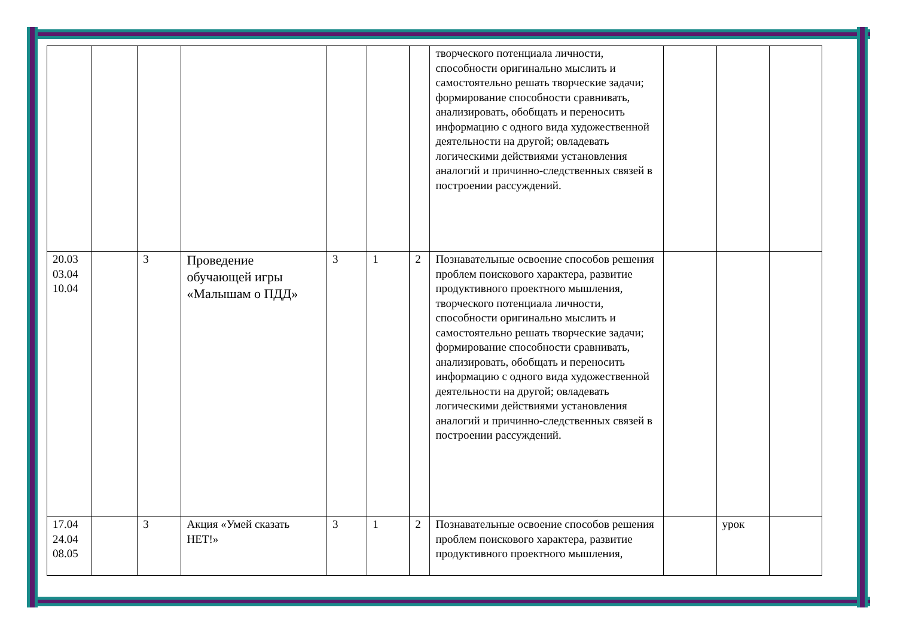| | | | | | | | творческого потенциала личности, способности оригинально мыслить и самостоятельно решать творческие задачи; формирование способности сравнивать, анализировать, обобщать и переносить информацию с одного вида художественной деятельности на другой; овладевать логическими действиями установления аналогий и причинно-следственных связей в построении рассуждений. | | | |
| 20.03 03.04 10.04 | | 3 | Проведение обучающей игры «Малышам о ПДД» | 3 | 1 | 2 | Познавательные освоение способов решения проблем поискового характера, развитие продуктивного проектного мышления, творческого потенциала личности, способности оригинально мыслить и самостоятельно решать творческие задачи; формирование способности сравнивать, анализировать, обобщать и переносить информацию с одного вида художественной деятельности на другой; овладевать логическими действиями установления аналогий и причинно-следственных связей в построении рассуждений. | | | |
| 17.04 24.04 08.05 | | 3 | Акция «Умей сказать НЕТ!» | 3 | 1 | 2 | Познавательные освоение способов решения проблем поискового характера, развитие продуктивного проектного мышления, | | урок | |